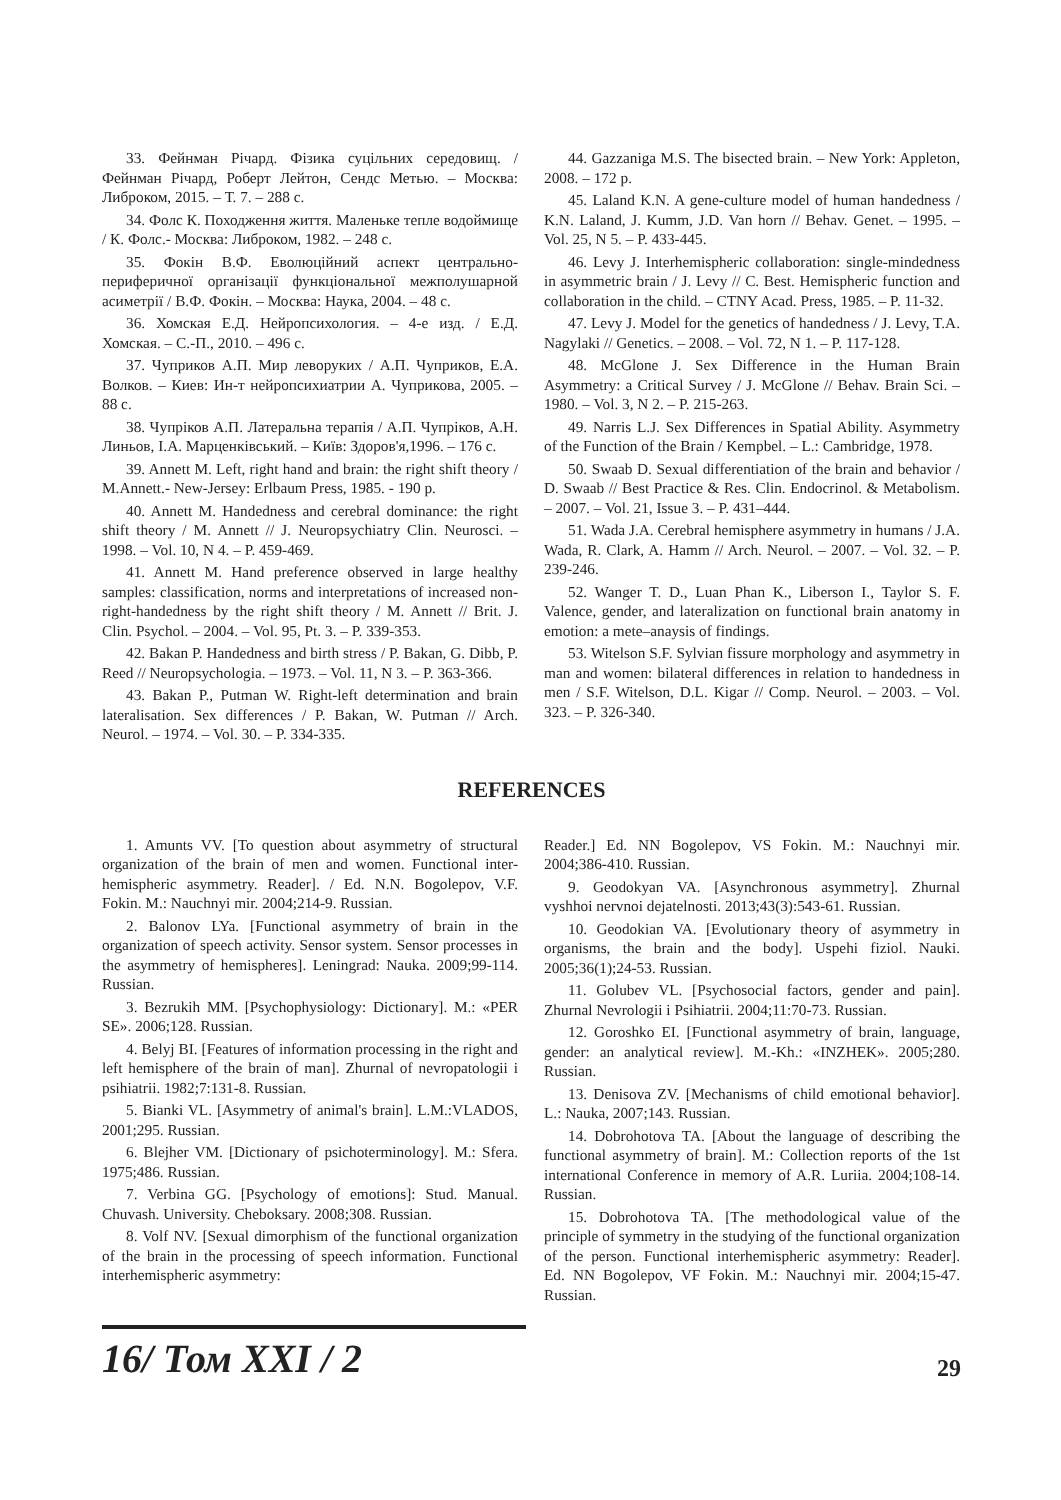33. Фейнман Річард. Фізика суцільних середовищ. / Фейнман Річард, Роберт Лейтон, Сендс Метью. – Москва: Либроком, 2015. – Т. 7. – 288 с.
34. Фолс К. Походження життя. Маленьке тепле водоймище / К. Фолс.- Москва: Либроком, 1982. – 248 с.
35. Фокін В.Ф. Еволюційний аспект центрально-периферичної організації функціональної межполушарной асиметрії / В.Ф. Фокін. – Москва: Наука, 2004. – 48 с.
36. Хомская Е.Д. Нейропсихология. – 4-е изд. / Е.Д. Хомская. – С.-П., 2010. – 496 с.
37. Чуприков А.П. Мир леворуких / А.П. Чуприков, Е.А. Волков. – Киев: Ин-т нейропсихиатрии А. Чуприкова, 2005. – 88 с.
38. Чупріков А.П. Латеральна терапія / А.П. Чупріков, А.Н. Линьов, І.А. Марценківський. – Київ: Здоров'я,1996. – 176 с.
39. Annett M. Left, right hand and brain: the right shift theory / M.Annett.- New-Jersey: Erlbaum Press, 1985. - 190 p.
40. Annett M. Handedness and cerebral dominance: the right shift theory / M. Annett // J. Neuropsychiatry Clin. Neurosci. – 1998. – Vol. 10, N 4. – P. 459-469.
41. Annett M. Hand preference observed in large healthy samples: classification, norms and interpretations of increased non-right-handedness by the right shift theory / M. Annett // Brit. J. Clin. Psychol. – 2004. – Vol. 95, Pt. 3. – P. 339-353.
42. Bakan P. Handedness and birth stress / P. Bakan, G. Dibb, P. Reed // Neuropsychologia. – 1973. – Vol. 11, N 3. – P. 363-366.
43. Bakan P., Putman W. Right-left determination and brain lateralisation. Sex differences / P. Bakan, W. Putman // Arch. Neurol. – 1974. – Vol. 30. – P. 334-335.
44. Gazzaniga M.S. The bisected brain. – New York: Appleton, 2008. – 172 p.
45. Laland K.N. A gene-culture model of human handedness / K.N. Laland, J. Kumm, J.D. Van horn // Behav. Genet. – 1995. – Vol. 25, N 5. – P. 433-445.
46. Levy J. Interhemispheric collaboration: single-mindedness in asymmetric brain / J. Levy // C. Best. Hemispheric function and collaboration in the child. – CTNY Acad. Press, 1985. – P. 11-32.
47. Levy J. Model for the genetics of handedness / J. Levy, T.A. Nagylaki // Genetics. – 2008. – Vol. 72, N 1. – P. 117-128.
48. McGlone J. Sex Difference in the Human Brain Asymmetry: a Critical Survey / J. McGlone // Behav. Brain Sci. – 1980. – Vol. 3, N 2. – P. 215-263.
49. Narris L.J. Sex Differences in Spatial Ability. Asymmetry of the Function of the Brain / Kempbel. – L.: Cambridge, 1978.
50. Swaab D. Sexual differentiation of the brain and behavior / D. Swaab // Best Practice & Res. Clin. Endocrinol. & Metabolism. – 2007. – Vol. 21, Issue 3. – P. 431–444.
51. Wada J.A. Cerebral hemisphere asymmetry in humans / J.A. Wada, R. Clark, A. Hamm // Arch. Neurol. – 2007. – Vol. 32. – P. 239-246.
52. Wanger T. D., Luan Phan K., Liberson I., Taylor S. F. Valence, gender, and lateralization on functional brain anatomy in emotion: a mete–anaysis of findings.
53. Witelson S.F. Sylvian fissure morphology and asymmetry in man and women: bilateral differences in relation to handedness in men / S.F. Witelson, D.L. Kigar // Comp. Neurol. – 2003. – Vol. 323. – P. 326-340.
REFERENCES
1. Amunts VV. [To question about asymmetry of structural organization of the brain of men and women. Functional inter-hemispheric asymmetry. Reader]. / Ed. N.N. Bogolepov, V.F. Fokin. M.: Nauchnyi mir. 2004;214-9. Russian.
2. Balonov LYa. [Functional asymmetry of brain in the organization of speech activity. Sensor system. Sensor processes in the asymmetry of hemispheres]. Leningrad: Nauka. 2009;99-114. Russian.
3. Bezrukih MM. [Psychophysiology: Dictionary]. M.: «PER SE». 2006;128. Russian.
4. Belyj BI. [Features of information processing in the right and left hemisphere of the brain of man]. Zhurnal of nevropatologii i psihiatrii. 1982;7:131-8. Russian.
5. Bianki VL. [Asymmetry of animal's brain]. L.M.:VLADOS, 2001;295. Russian.
6. Blejher VM. [Dictionary of psichoterminology]. M.: Sfera. 1975;486. Russian.
7. Verbina GG. [Psychology of emotions]: Stud. Manual. Chuvash. University. Cheboksary. 2008;308. Russian.
8. Volf NV. [Sexual dimorphism of the functional organization of the brain in the processing of speech information. Functional interhemispheric asymmetry:
Reader.] Ed. NN Bogolepov, VS Fokin. M.: Nauchnyi mir. 2004;386-410. Russian.
9. Geodokyan VA. [Asynchronous asymmetry]. Zhurnal vyshhoi nervnoi dejatelnosti. 2013;43(3):543-61. Russian.
10. Geodokian VA. [Evolutionary theory of asymmetry in organisms, the brain and the body]. Uspehi fiziol. Nauki. 2005;36(1);24-53. Russian.
11. Golubev VL. [Psychosocial factors, gender and pain]. Zhurnal Nevrologii i Psihiatrii. 2004;11:70-73. Russian.
12. Goroshko EI. [Functional asymmetry of brain, language, gender: an analytical review]. M.-Kh.: «INZHEK». 2005;280. Russian.
13. Denisova ZV. [Mechanisms of child emotional behavior]. L.: Nauka, 2007;143. Russian.
14. Dobrohotova TA. [About the language of describing the functional asymmetry of brain]. M.: Collection reports of the 1st international Conference in memory of A.R. Luriia. 2004;108-14. Russian.
15. Dobrohotova TA. [The methodological value of the principle of symmetry in the studying of the functional organization of the person. Functional interhemispheric asymmetry: Reader]. Ed. NN Bogolepov, VF Fokin. M.: Nauchnyi mir. 2004;15-47. Russian.
16/ Том XXI / 2
29